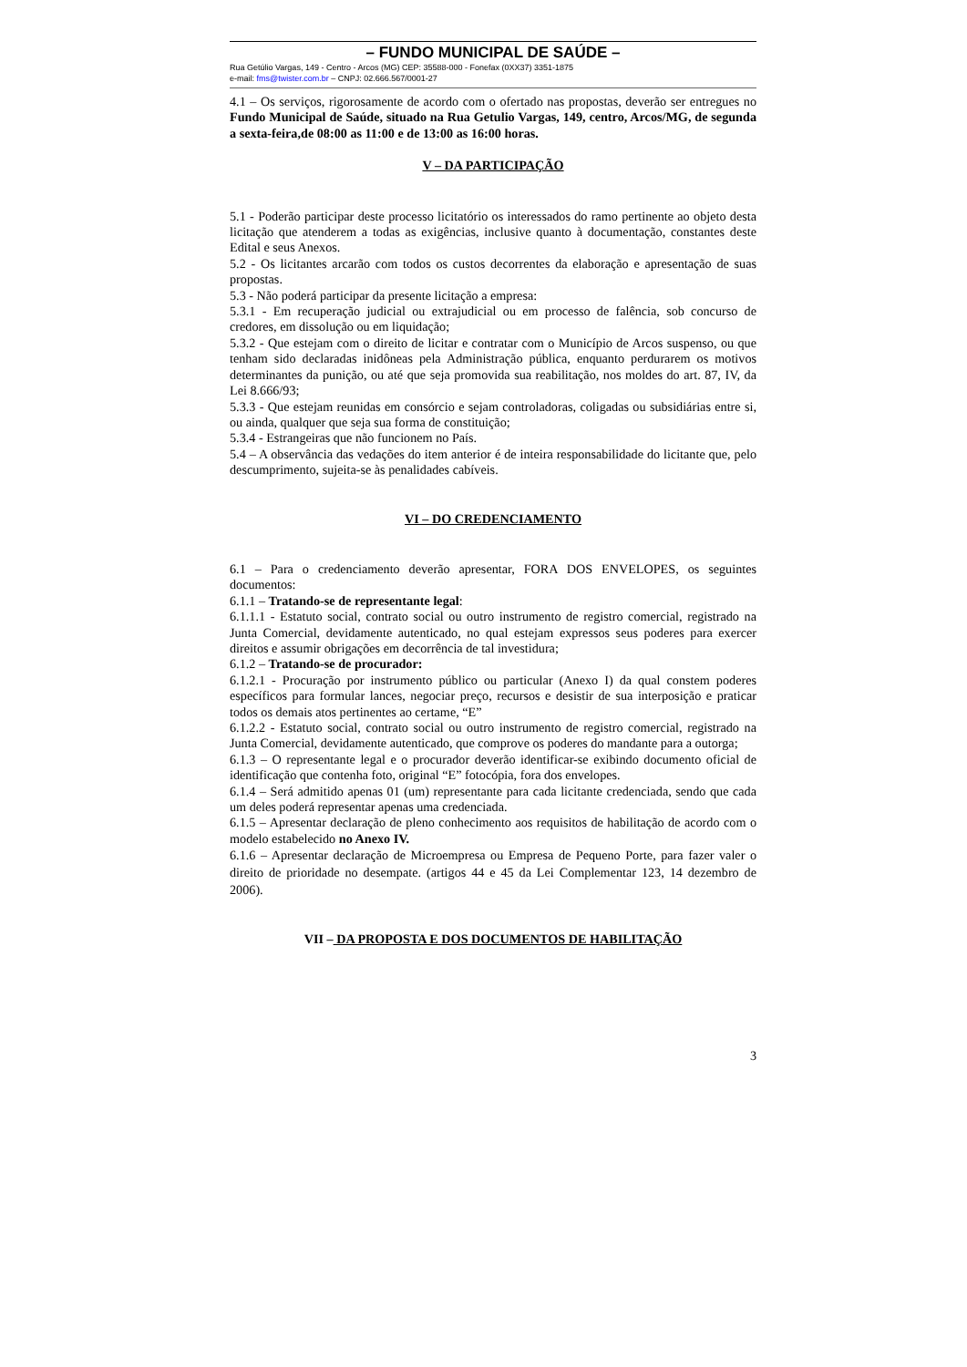– FUNDO MUNICIPAL DE SAÚDE –
Rua Getúlio Vargas, 149 - Centro - Arcos (MG) CEP: 35588-000 - Fonefax (0XX37) 3351-1875
e-mail: fms@twister.com.br – CNPJ: 02.666.567/0001-27
4.1 – Os serviços, rigorosamente de acordo com o ofertado nas propostas, deverão ser entregues no Fundo Municipal de Saúde, situado na Rua Getulio Vargas, 149, centro, Arcos/MG, de segunda a sexta-feira,de 08:00 as 11:00 e de 13:00 as 16:00 horas.
V – DA PARTICIPAÇÃO
5.1 - Poderão participar deste processo licitatório os interessados do ramo pertinente ao objeto desta licitação que atenderem a todas as exigências, inclusive quanto à documentação, constantes deste Edital e seus Anexos.
5.2 - Os licitantes arcarão com todos os custos decorrentes da elaboração e apresentação de suas propostas.
5.3 - Não poderá participar da presente licitação a empresa:
5.3.1 - Em recuperação judicial ou extrajudicial ou em processo de falência, sob concurso de credores, em dissolução ou em liquidação;
5.3.2 - Que estejam com o direito de licitar e contratar com o Município de Arcos suspenso, ou que tenham sido declaradas inidôneas pela Administração pública, enquanto perdurarem os motivos determinantes da punição, ou até que seja promovida sua reabilitação, nos moldes do art. 87, IV, da Lei 8.666/93;
5.3.3 - Que estejam reunidas em consórcio e sejam controladoras, coligadas ou subsidiárias entre si, ou ainda, qualquer que seja sua forma de constituição;
5.3.4 - Estrangeiras que não funcionem no País.
5.4 – A observância das vedações do item anterior é de inteira responsabilidade do licitante que, pelo descumprimento, sujeita-se às penalidades cabíveis.
VI – DO CREDENCIAMENTO
6.1 – Para o credenciamento deverão apresentar, FORA DOS ENVELOPES, os seguintes documentos:
6.1.1 – Tratando-se de representante legal:
6.1.1.1 - Estatuto social, contrato social ou outro instrumento de registro comercial, registrado na Junta Comercial, devidamente autenticado, no qual estejam expressos seus poderes para exercer direitos e assumir obrigações em decorrência de tal investidura;
6.1.2 – Tratando-se de procurador:
6.1.2.1 - Procuração por instrumento público ou particular (Anexo I) da qual constem poderes específicos para formular lances, negociar preço, recursos e desistir de sua interposição e praticar todos os demais atos pertinentes ao certame, “E”
6.1.2.2 - Estatuto social, contrato social ou outro instrumento de registro comercial, registrado na Junta Comercial, devidamente autenticado, que comprove os poderes do mandante para a outorga;
6.1.3 – O representante legal e o procurador deverão identificar-se exibindo documento oficial de identificação que contenha foto, original “E” fotocópia, fora dos envelopes.
6.1.4 – Será admitido apenas 01 (um) representante para cada licitante credenciada, sendo que cada um deles poderá representar apenas uma credenciada.
6.1.5 – Apresentar declaração de pleno conhecimento aos requisitos de habilitação de acordo com o modelo estabelecido no Anexo IV.
6.1.6 – Apresentar declaração de Microempresa ou Empresa de Pequeno Porte, para fazer valer o direito de prioridade no desempate. (artigos 44 e 45 da Lei Complementar 123, 14 dezembro de 2006).
VII – DA PROPOSTA E DOS DOCUMENTOS DE HABILITAÇÃO
3